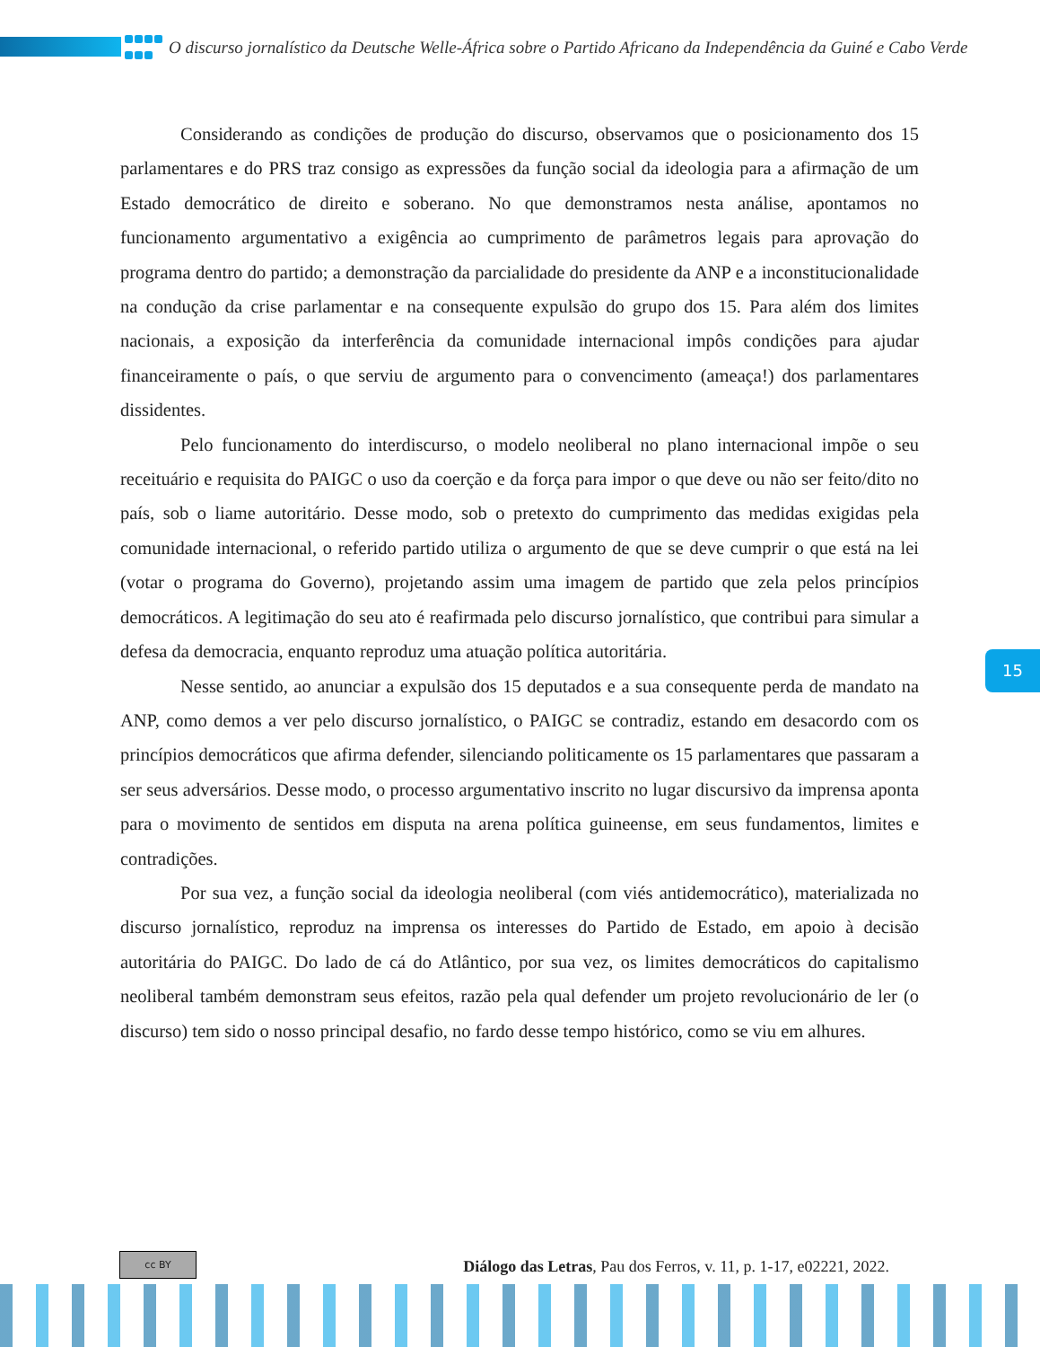O discurso jornalístico da Deutsche Welle-África sobre o Partido Africano da Independência da Guiné e Cabo Verde
Considerando as condições de produção do discurso, observamos que o posicionamento dos 15 parlamentares e do PRS traz consigo as expressões da função social da ideologia para a afirmação de um Estado democrático de direito e soberano. No que demonstramos nesta análise, apontamos no funcionamento argumentativo a exigência ao cumprimento de parâmetros legais para aprovação do programa dentro do partido; a demonstração da parcialidade do presidente da ANP e a inconstitucionalidade na condução da crise parlamentar e na consequente expulsão do grupo dos 15. Para além dos limites nacionais, a exposição da interferência da comunidade internacional impôs condições para ajudar financeiramente o país, o que serviu de argumento para o convencimento (ameaça!) dos parlamentares dissidentes.
Pelo funcionamento do interdiscurso, o modelo neoliberal no plano internacional impõe o seu receituário e requisita do PAIGC o uso da coerção e da força para impor o que deve ou não ser feito/dito no país, sob o liame autoritário. Desse modo, sob o pretexto do cumprimento das medidas exigidas pela comunidade internacional, o referido partido utiliza o argumento de que se deve cumprir o que está na lei (votar o programa do Governo), projetando assim uma imagem de partido que zela pelos princípios democráticos. A legitimação do seu ato é reafirmada pelo discurso jornalístico, que contribui para simular a defesa da democracia, enquanto reproduz uma atuação política autoritária.
Nesse sentido, ao anunciar a expulsão dos 15 deputados e a sua consequente perda de mandato na ANP, como demos a ver pelo discurso jornalístico, o PAIGC se contradiz, estando em desacordo com os princípios democráticos que afirma defender, silenciando politicamente os 15 parlamentares que passaram a ser seus adversários. Desse modo, o processo argumentativo inscrito no lugar discursivo da imprensa aponta para o movimento de sentidos em disputa na arena política guineense, em seus fundamentos, limites e contradições.
Por sua vez, a função social da ideologia neoliberal (com viés antidemocrático), materializada no discurso jornalístico, reproduz na imprensa os interesses do Partido de Estado, em apoio à decisão autoritária do PAIGC. Do lado de cá do Atlântico, por sua vez, os limites democráticos do capitalismo neoliberal também demonstram seus efeitos, razão pela qual defender um projeto revolucionário de ler (o discurso) tem sido o nosso principal desafio, no fardo desse tempo histórico, como se viu em alhures.
15
cc BY
Diálogo das Letras, Pau dos Ferros, v. 11, p. 1-17, e02221, 2022.